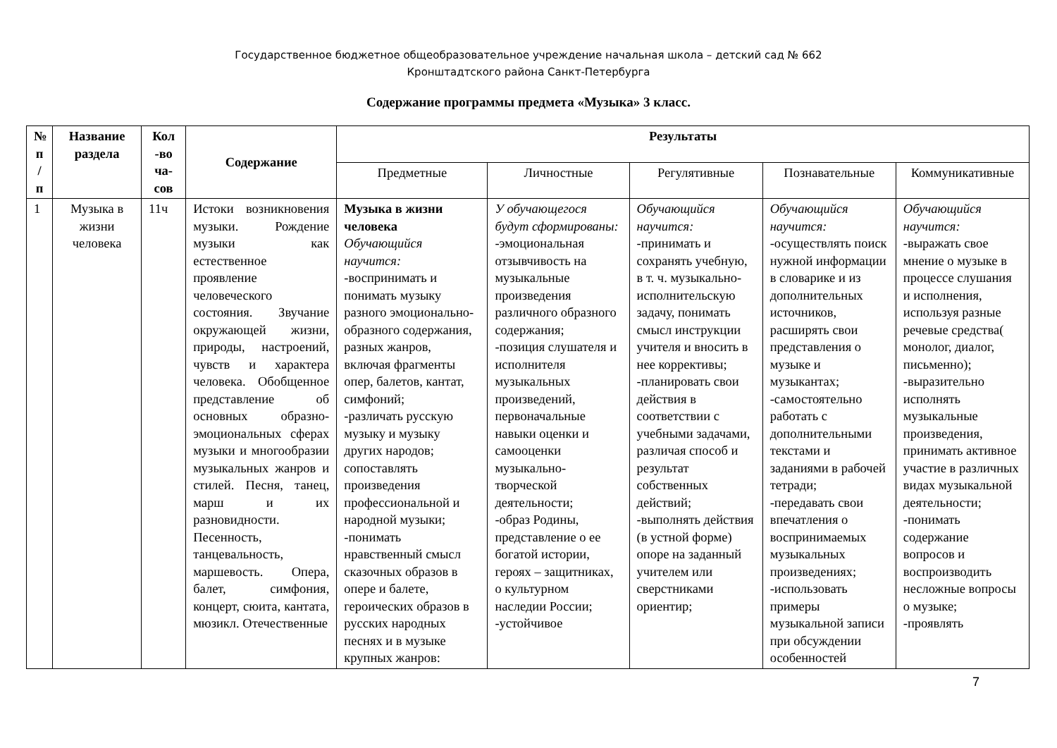Государственное бюджетное общеобразовательное учреждение начальная школа – детский сад № 662
Кронштадтского района Санкт-Петербурга
Содержание программы предмета «Музыка» 3 класс.
| № п / п | Название раздела | Кол -во ча-сов | Содержание | Результаты | | | | |
| --- | --- | --- | --- | --- | --- | --- | --- | --- |
| | | | | Предметные | Личностные | Регулятивные | Познавательные | Коммуникативные |
| 1 | Музыка в жизни человека | 11ч | Истоки возникновения музыки. Рождение музыки как естественное проявление человеческого состояния. Звучание окружающей жизни, природы, настроений, чувств и характера человека. Обобщенное представление об основных образно-эмоциональных сферах музыки и многообразии музыкальных жанров и стилей. Песня, танец, марш и их разновидности. Песенность, танцевальность, маршевость. Опера, балет, симфония, концерт, сюита, кантата, мюзикл. Отечественные | Музыка в жизни человека Обучающийся научится: -воспринимать и понимать музыку разного эмоционально-образного содержания, разных жанров, включая фрагменты опер, балетов, кантат, симфоний; -различать русскую музыку и музыку других народов; сопоставлять произведения профессиональной и народной музыки; -понимать нравственный смысл сказочных образов в опере и балете, героических образов в русских народных песнях и в музыке крупных жанров: | У обучающегося будут сформированы: -эмоциональная отзывчивость на музыкальные произведения различного образного содержания; -позиция слушателя и исполнителя музыкальных произведений, первоначальные навыки оценки и самооценки музыкально-творческой деятельности; -образ Родины, представление о ее богатой истории, героях – защитниках, о культурном наследии России; -устойчивое | Обучающийся научится: -принимать и сохранять учебную, в т. ч. музыкально-исполнительскую задачу, понимать смысл инструкции учителя и вносить в нее коррективы; -планировать свои действия в соответствии с учебными задачами, различая способ и результат собственных действий; -выполнять действия (в устной форме) опоре на заданный учителем или сверстниками ориентир; | Обучающийся научится: -осуществлять поиск нужной информации в словарике и из дополнительных источников, расширять свои представления о музыке и музыкантах; -самостоятельно работать с дополнительными текстами и заданиями в рабочей тетради; -передавать свои впечатления о воспринимаемых музыкальных произведениях; -использовать примеры музыкальной записи при обсуждении особенностей | Обучающийся научится: -выражать свое мнение о музыке в процессе слушания и исполнения, используя разные речевые средства( монолог, диалог, письменно); -выразительно исполнять музыкальные произведения, принимать активное участие в различных видах музыкальной деятельности; -понимать содержание вопросов и воспроизводить несложные вопросы о музыке; -проявлять |
7